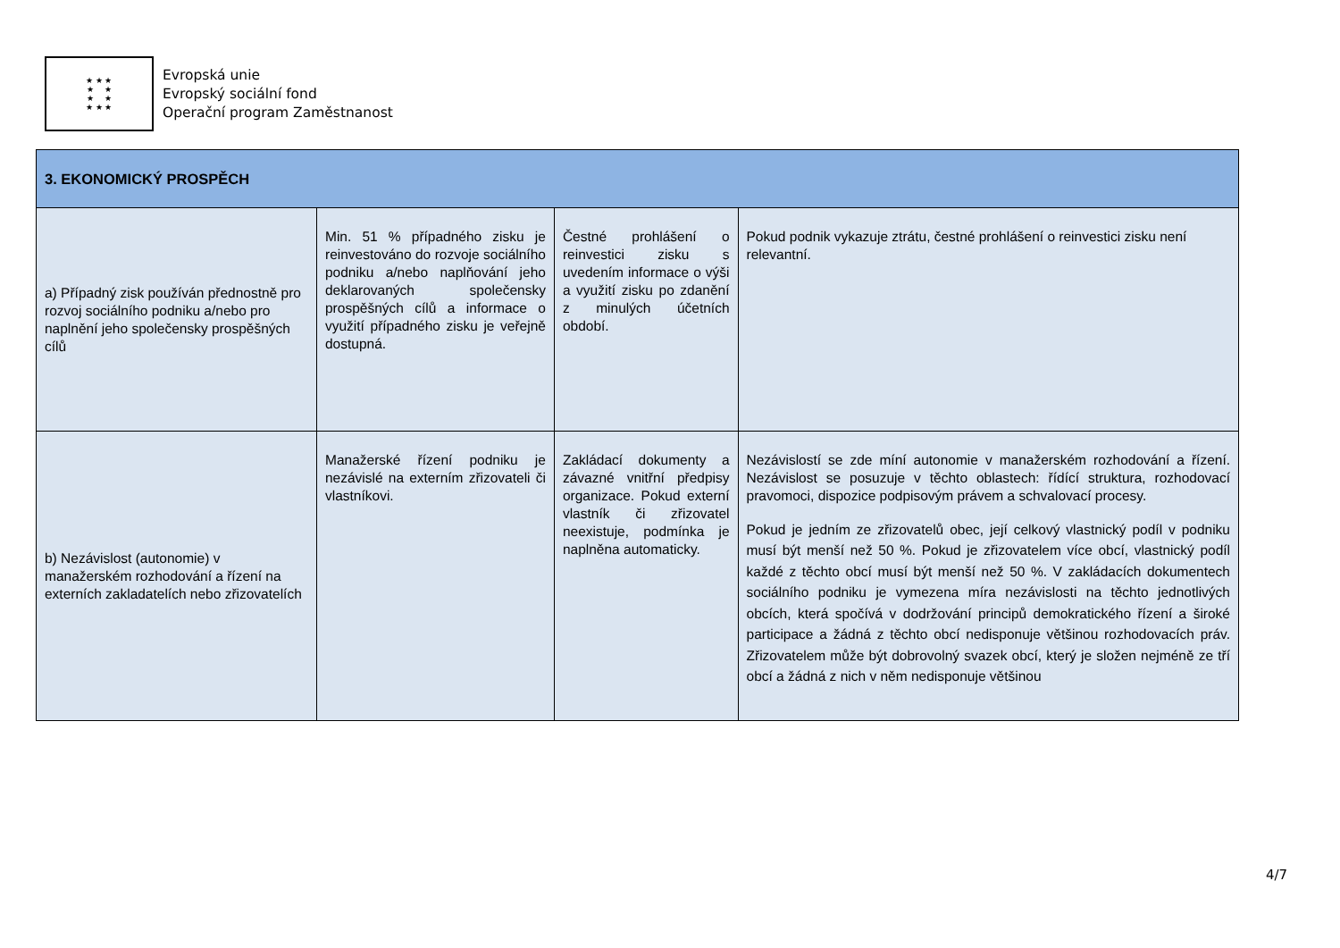★ ★ ★
★ ★
★ ★
★ ★ ★
Evropská unie
Evropský sociální fond
Operační program Zaměstnanost
| 3. EKONOMICKÝ PROSPĚCH | | | |
| --- | --- | --- | --- |
| a) Případný zisk používán přednostně pro rozvoj sociálního podniku a/nebo pro naplnění jeho společensky prospěšných cílů | Min. 51 % případného zisku je reinvestováno do rozvoje sociálního podniku a/nebo naplňování jeho deklarovaných společensky prospěšných cílů a informace o využití případného zisku je veřejně dostupná. | Čestné prohlášení o reinvestici zisku s uvedením informace o výši a využití zisku po zdanění z minulých účetních období. | Pokud podnik vykazuje ztrátu, čestné prohlášení o reinvestici zisku není relevantní. |
| b) Nezávislost (autonomie) v manažerském rozhodování a řízení na externích zakladatelích nebo zřizovatelích | Manažerské řízení podniku je nezávislé na externím zřizovateli či vlastníkovi. | Zakládací dokumenty a závazné vnitřní předpisy organizace. Pokud externí vlastník či zřizovatel neexistuje, podmínka je naplněna automaticky. | Nezávislostí se zde míní autonomie v manažerském rozhodování a řízení. Nezávislost se posuzuje v těchto oblastech: řídící struktura, rozhodovací pravomoci, dispozice podpisovým právem a schvalovací procesy. Pokud je jedním ze zřizovatelů obec, její celkový vlastnický podíl v podniku musí být menší než 50 %. Pokud je zřizovatelem více obcí, vlastnický podíl každé z těchto obcí musí být menší než 50 %. V zakládacích dokumentech sociálního podniku je vymezena míra nezávislosti na těchto jednotlivých obcích, která spočívá v dodržování principů demokratického řízení a široké participace a žádná z těchto obcí nedisponuje většinou rozhodovacích práv. Zřizovatelem může být dobrovolný svazek obcí, který je složen nejméně ze tří obcí a žádná z nich v něm nedisponuje většinou |
4/7